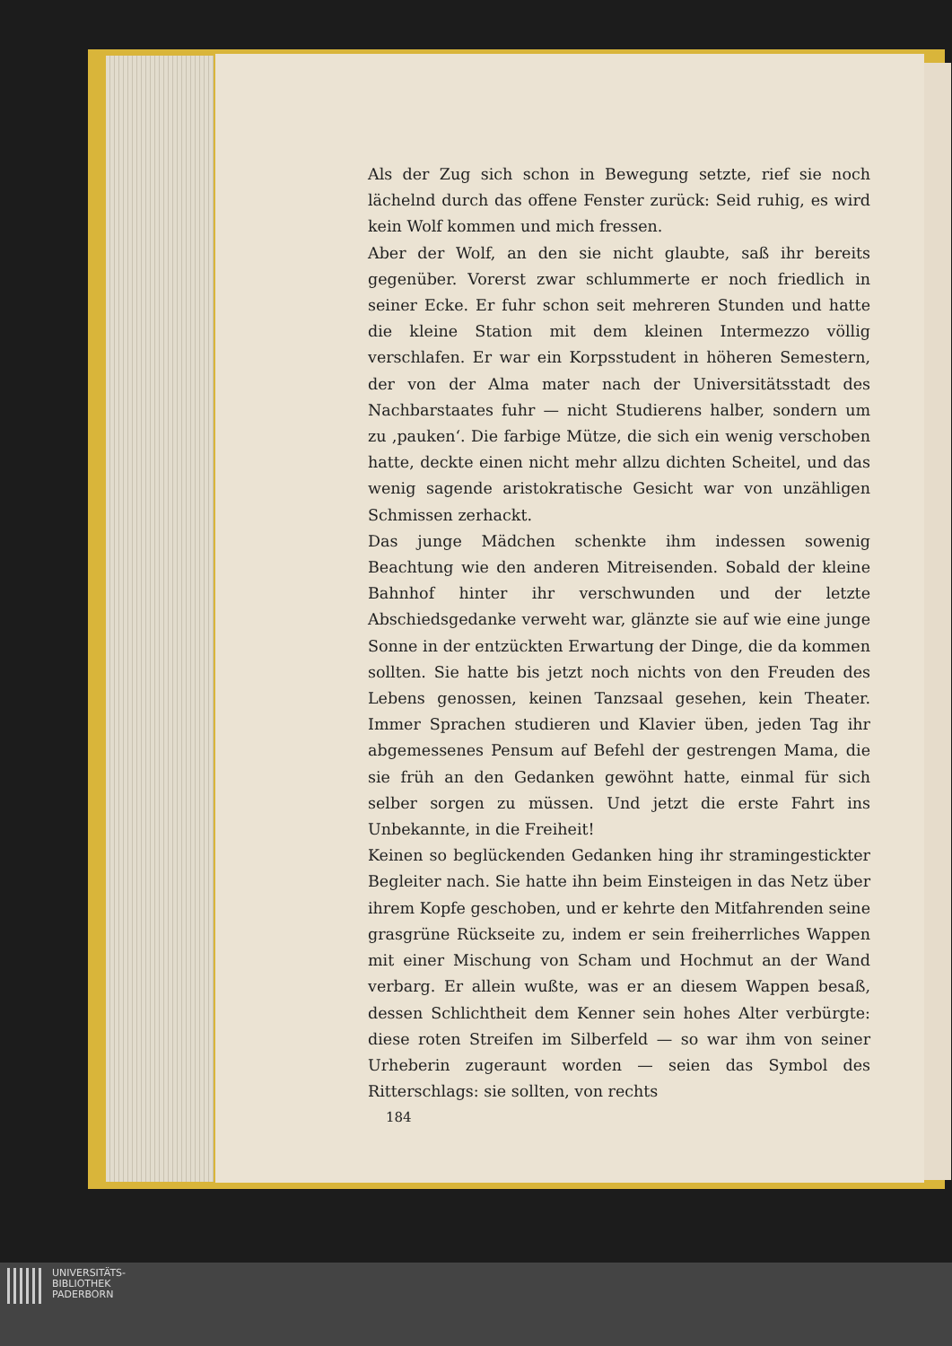Als der Zug sich schon in Bewegung setzte, rief sie noch lächelnd durch das offene Fenster zurück: Seid ruhig, es wird kein Wolf kommen und mich fressen.
Aber der Wolf, an den sie nicht glaubte, saß ihr bereits gegenüber. Vorerst zwar schlummerte er noch friedlich in seiner Ecke. Er fuhr schon seit mehreren Stunden und hatte die kleine Station mit dem kleinen Intermezzo völlig verschlafen. Er war ein Korpsstudent in höheren Semestern, der von der Alma mater nach der Universitätsstadt des Nachbarstaates fuhr — nicht Studierens halber, sondern um zu ‚pauken‘. Die farbige Mütze, die sich ein wenig verschoben hatte, deckte einen nicht mehr allzu dichten Scheitel, und das wenig sagende aristokratische Gesicht war von unzähligen Schmissen zerhackt.
Das junge Mädchen schenkte ihm indessen sowenig Beachtung wie den anderen Mitreisenden. Sobald der kleine Bahnhof hinter ihr verschwunden und der letzte Abschiedsgedanke verweht war, glänzte sie auf wie eine junge Sonne in der entzückten Erwartung der Dinge, die da kommen sollten. Sie hatte bis jetzt noch nichts von den Freuden des Lebens genossen, keinen Tanzsaal gesehen, kein Theater. Immer Sprachen studieren und Klavier üben, jeden Tag ihr abgemessenes Pensum auf Befehl der gestrengen Mama, die sie früh an den Gedanken gewöhnt hatte, einmal für sich selber sorgen zu müssen. Und jetzt die erste Fahrt ins Unbekannte, in die Freiheit!
Keinen so beglückenden Gedanken hing ihr stramingestickter Begleiter nach. Sie hatte ihn beim Einsteigen in das Netz über ihrem Kopfe geschoben, und er kehrte den Mitfahrenden seine grasgrüne Rückseite zu, indem er sein freiherrliches Wappen mit einer Mischung von Scham und Hochmut an der Wand verbarg. Er allein wußte, was er an diesem Wappen besaß, dessen Schlichtheit dem Kenner sein hohes Alter verbürgte: diese roten Streifen im Silberfeld — so war ihm von seiner Urheberin zugeraunt worden — seien das Symbol des Ritterschlags: sie sollten, von rechts
184
UNIVERSITÄTS-
BIBLIOTHEK
PADERBORN